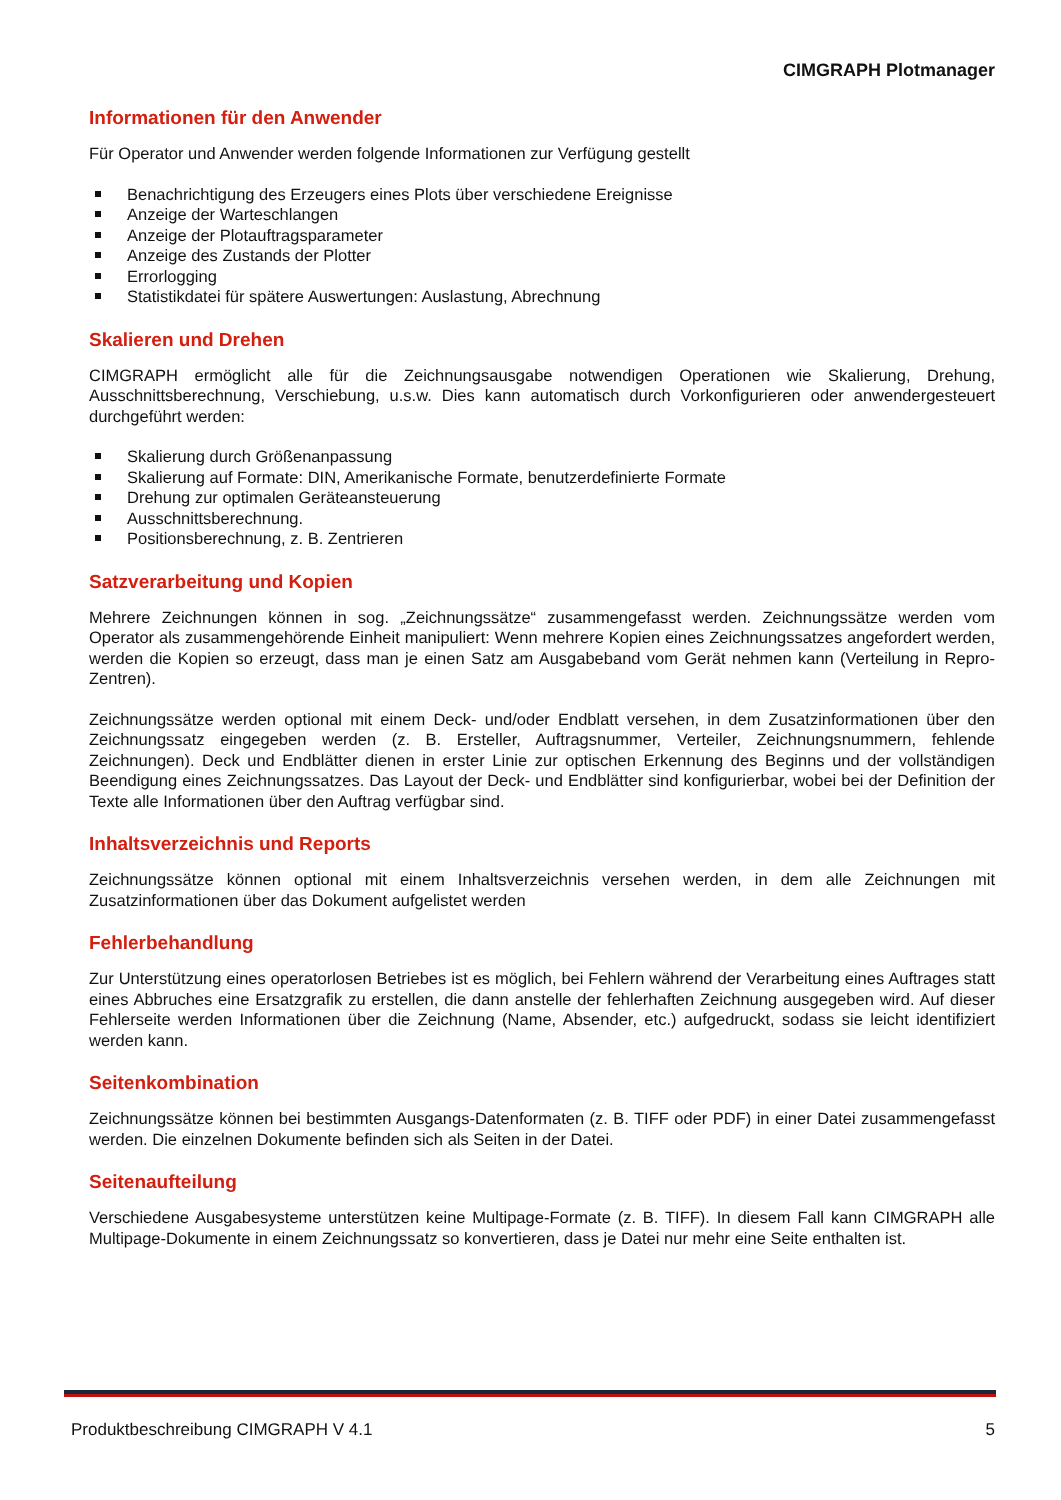CIMGRAPH Plotmanager
Informationen für den Anwender
Für Operator und Anwender werden folgende Informationen zur Verfügung gestellt
Benachrichtigung des Erzeugers eines Plots über verschiedene Ereignisse
Anzeige der Warteschlangen
Anzeige der Plotauftragsparameter
Anzeige des Zustands der Plotter
Errorlogging
Statistikdatei für spätere Auswertungen: Auslastung, Abrechnung
Skalieren und Drehen
CIMGRAPH ermöglicht alle für die Zeichnungsausgabe notwendigen Operationen wie Skalierung, Drehung, Ausschnittsberechnung, Verschiebung, u.s.w. Dies kann automatisch durch Vorkonfigurieren oder anwendergesteuert durchgeführt werden:
Skalierung durch Größenanpassung
Skalierung auf Formate: DIN, Amerikanische Formate, benutzerdefinierte Formate
Drehung zur optimalen Geräteansteuerung
Ausschnittsberechnung.
Positionsberechnung, z. B. Zentrieren
Satzverarbeitung und Kopien
Mehrere Zeichnungen können in sog. „Zeichnungssätze“ zusammengefasst werden. Zeichnungssätze werden vom Operator als zusammengehörende Einheit manipuliert: Wenn mehrere Kopien eines Zeichnungssatzes angefordert werden, werden die Kopien so erzeugt, dass man je einen Satz am Ausgabeband vom Gerät nehmen kann (Verteilung in Repro-Zentren).
Zeichnungssätze werden optional mit einem Deck- und/oder Endblatt versehen, in dem Zusatzinformationen über den Zeichnungssatz eingegeben werden (z. B. Ersteller, Auftragsnummer, Verteiler, Zeichnungsnummern, fehlende Zeichnungen). Deck und Endblätter dienen in erster Linie zur optischen Erkennung des Beginns und der vollständigen Beendigung eines Zeichnungssatzes. Das Layout der Deck- und Endblätter sind konfigurierbar, wobei bei der Definition der Texte alle Informationen über den Auftrag verfügbar sind.
Inhaltsverzeichnis und Reports
Zeichnungssätze können optional mit einem Inhaltsverzeichnis versehen werden, in dem alle Zeichnungen mit Zusatzinformationen über das Dokument aufgelistet werden
Fehlerbehandlung
Zur Unterstützung eines operatorlosen Betriebes ist es möglich, bei Fehlern während der Verarbeitung eines Auftrages statt eines Abbruches eine Ersatzgrafik zu erstellen, die dann anstelle der fehlerhaften Zeichnung ausgegeben wird. Auf dieser Fehlerseite werden Informationen über die Zeichnung (Name, Absender, etc.) aufgedruckt, sodass sie leicht identifiziert werden kann.
Seitenkombination
Zeichnungssätze können bei bestimmten Ausgangs-Datenformaten (z. B. TIFF oder PDF) in einer Datei zusammengefasst werden. Die einzelnen Dokumente befinden sich als Seiten in der Datei.
Seitenaufteilung
Verschiedene Ausgabesysteme unterstützen keine Multipage-Formate (z. B. TIFF). In diesem Fall kann CIMGRAPH alle Multipage-Dokumente in einem Zeichnungssatz so konvertieren, dass je Datei nur mehr eine Seite enthalten ist.
Produktbeschreibung CIMGRAPH V 4.1 5